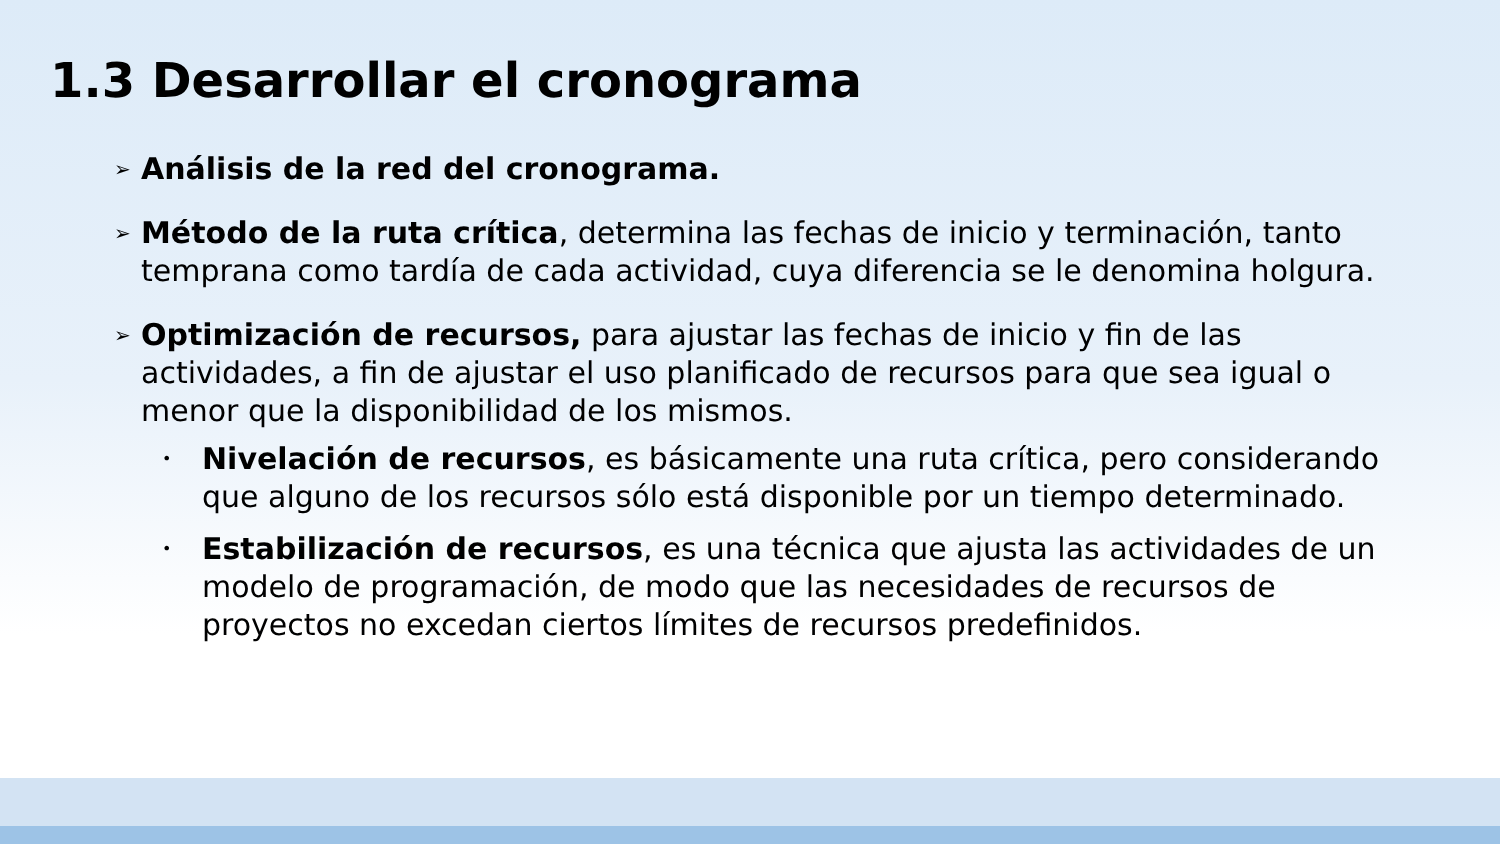1.3 Desarrollar el cronograma
➢
Análisis de la red del cronograma.
➢
Método de la ruta crítica, determina las fechas de inicio y terminación, tanto temprana como tardía de cada actividad, cuya diferencia se le denomina holgura.
➢
Optimización de recursos, para ajustar las fechas de inicio y fin de las actividades, a fin de ajustar el uso planificado de recursos para que sea igual o menor que la disponibilidad de los mismos.
•
Nivelación de recursos, es básicamente una ruta crítica, pero considerando que alguno de los recursos sólo está disponible por un tiempo determinado.
•
Estabilización de recursos, es una técnica que ajusta las actividades de un modelo de programación, de modo que las necesidades de recursos de proyectos no excedan ciertos límites de recursos predefinidos.